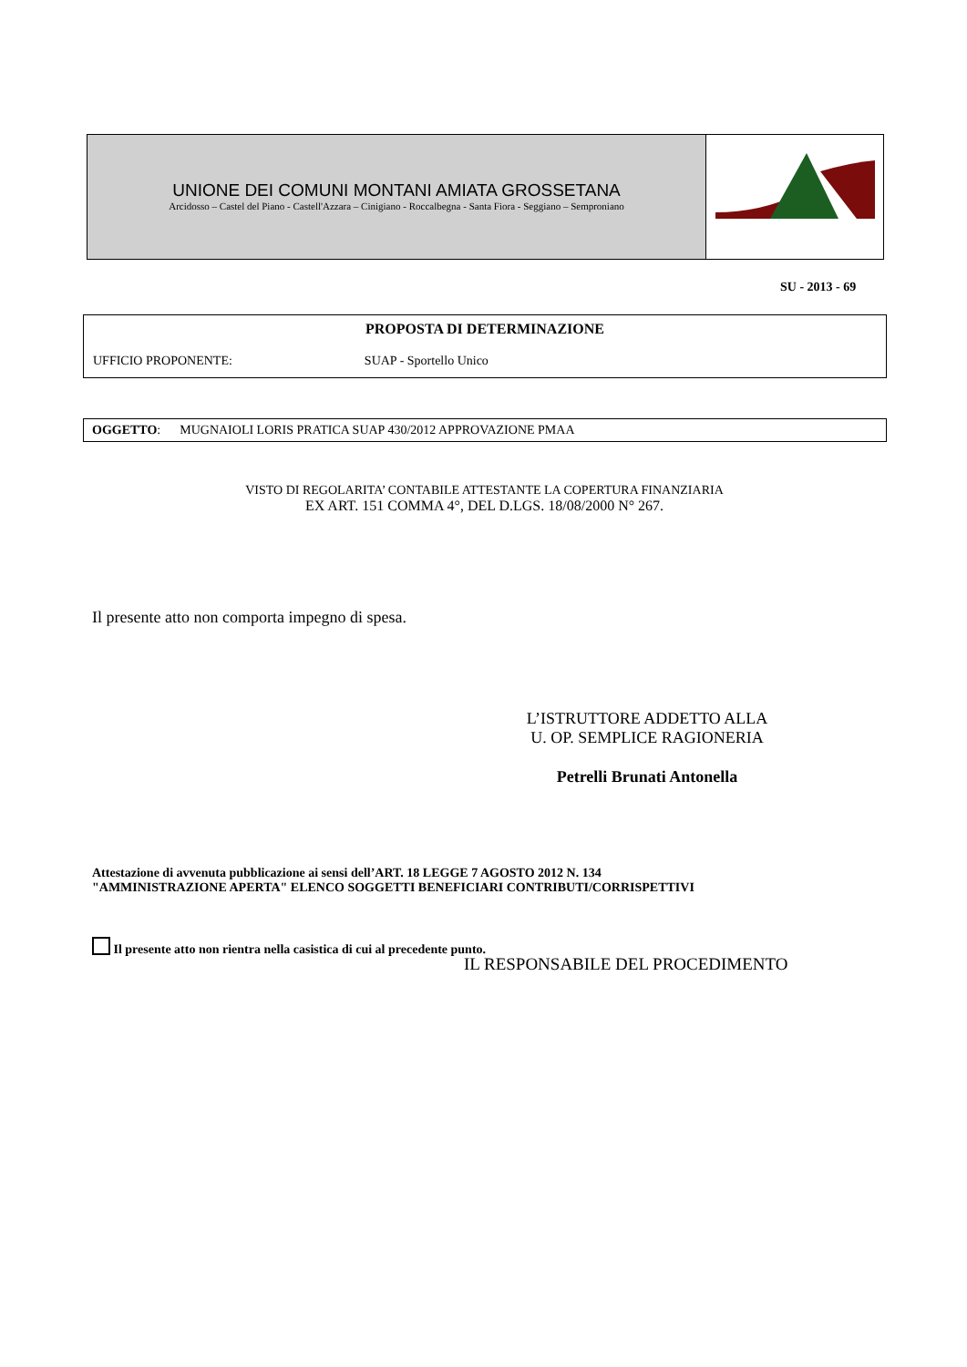UNIONE DEI COMUNI MONTANI AMIATA GROSSETANA
Arcidosso – Castel del Piano - Castell'Azzara – Cinigiano - Roccalbegna - Santa Fiora - Seggiano – Semproniano
SU - 2013 - 69
PROPOSTA DI DETERMINAZIONE
UFFICIO PROPONENTE: SUAP - Sportello Unico
OGGETTO: MUGNAIOLI LORIS PRATICA SUAP 430/2012 APPROVAZIONE PMAA
VISTO DI REGOLARITA’ CONTABILE ATTESTANTE LA COPERTURA FINANZIARIA
EX ART. 151 COMMA 4°, DEL D.LGS. 18/08/2000 N° 267.
Il presente atto non comporta impegno di spesa.
L’ISTRUTTORE ADDETTO ALLA
U. OP. SEMPLICE RAGIONERIA
Petrelli Brunati Antonella
Attestazione di avvenuta pubblicazione ai sensi dell’ART. 18 LEGGE 7 AGOSTO 2012 N. 134
"AMMINISTRAZIONE APERTA" ELENCO SOGGETTI BENEFICIARI CONTRIBUTI/CORRISPETTIVI
Il presente atto non rientra nella casistica di cui al precedente punto.
IL RESPONSABILE DEL PROCEDIMENTO